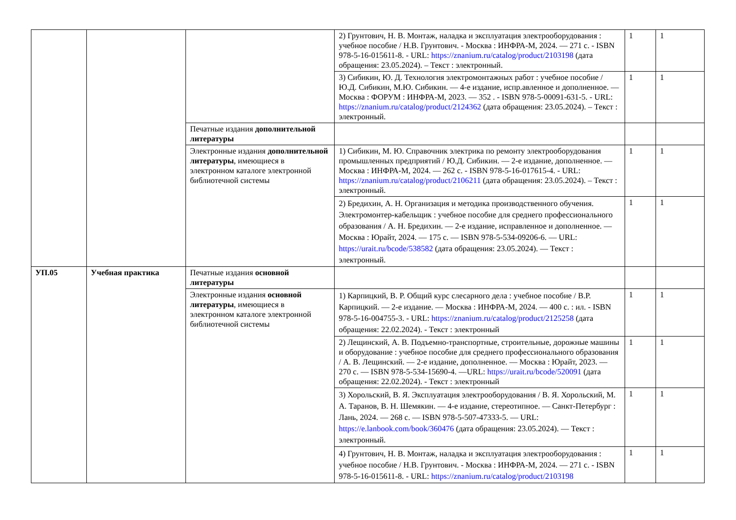| | | | 2) Грунтович, Н. В. Монтаж, наладка и эксплуатация электрооборудования : учебное пособие / Н.В. Грунтович. - Москва : ИНФРА-М, 2024. — 271 с. - ISBN 978-5-16-015611-8. - URL: https://znanium.ru/catalog/product/2103198 (дата обращения: 23.05.2024). – Текст : электронный. | 1 | 1 |
| | | | 3) Сибикин, Ю. Д. Технология электромонтажных работ : учебное пособие / Ю.Д. Сибикин, М.Ю. Сибикин. — 4-е издание, испр.авленное и дополненное. — Москва : ФОРУМ : ИНФРА-М, 2023. — 352 . - ISBN 978-5-00091-631-5. - URL: https://znanium.ru/catalog/product/2124362 (дата обращения: 23.05.2024). – Текст : электронный. | 1 | 1 |
| | | Печатные издания дополнительной литературы | | | |
| | | Электронные издания дополнительной литературы , имеющиеся в электронном каталоге электронной библиотечной системы | 1) Сибикин, М. Ю. Справочник электрика по ремонту электрооборудования промышленных предприятий / Ю.Д. Сибикин. — 2-е издание, дополненное. — Москва : ИНФРА-М, 2024. — 262 с. - ISBN 978-5-16-017615-4. - URL: https://znanium.ru/catalog/product/2106211 (дата обращения: 23.05.2024). – Текст : электронный. | 1 | 1 |
| | | | 2) Бредихин, А. Н. Организация и методика производственного обучения. Электромонтер-кабельщик : учебное пособие для среднего профессионального образования / А. Н. Бредихин. — 2-е издание, исправленное и дополненное. — Москва : Юрайт, 2024. — 175 с. — ISBN 978-5-534-09206-6. — URL: https://urait.ru/bcode/538582 (дата обращения: 23.05.2024). — Текст : электронный. | 1 | 1 |
| УП.05 | Учебная практика | Печатные издания основной литературы | | | |
| | | Электронные издания основной литературы , имеющиеся в электронном каталоге электронной библиотечной системы | 1) Карпицкий, В. Р. Общий курс слесарного дела : учебное пособие / В.Р. Карпицкий. — 2-е издание. — Москва : ИНФРА-М, 2024. — 400 с. : ил. - ISBN 978-5-16-004755-3. - URL: https://znanium.ru/catalog/product/2125258 (дата обращения: 22.02.2024). - Текст : электронный | 1 | 1 |
| | | | 2) Лещинский, А. В. Подъемно-транспортные, строительные, дорожные машины и оборудование : учебное пособие для среднего профессионального образования / А. В. Лещинский. — 2-е издание, дополненное. — Москва : Юрайт, 2023. — 270 с. — ISBN 978-5-534-15690-4. —URL: https://urait.ru/bcode/520091 (дата обращения: 22.02.2024). - Текст : электронный | 1 | 1 |
| | | | 3) Хорольский, В. Я. Эксплуатация электрооборудования / В. Я. Хорольский, М. А. Таранов, В. Н. Шемякин. — 4-е издание, стереотипное. — Санкт-Петербург : Лань, 2024. — 268 с. — ISBN 978-5-507-47333-5. — URL: https://e.lanbook.com/book/360476 (дата обращения: 23.05.2024). — Текст : электронный. | 1 | 1 |
| | | | 4) Грунтович, Н. В. Монтаж, наладка и эксплуатация электрооборудования : учебное пособие / Н.В. Грунтович. - Москва : ИНФРА-М, 2024. — 271 с. - ISBN 978-5-16-015611-8. - URL: https://znanium.ru/catalog/product/2103198 | 1 | 1 |